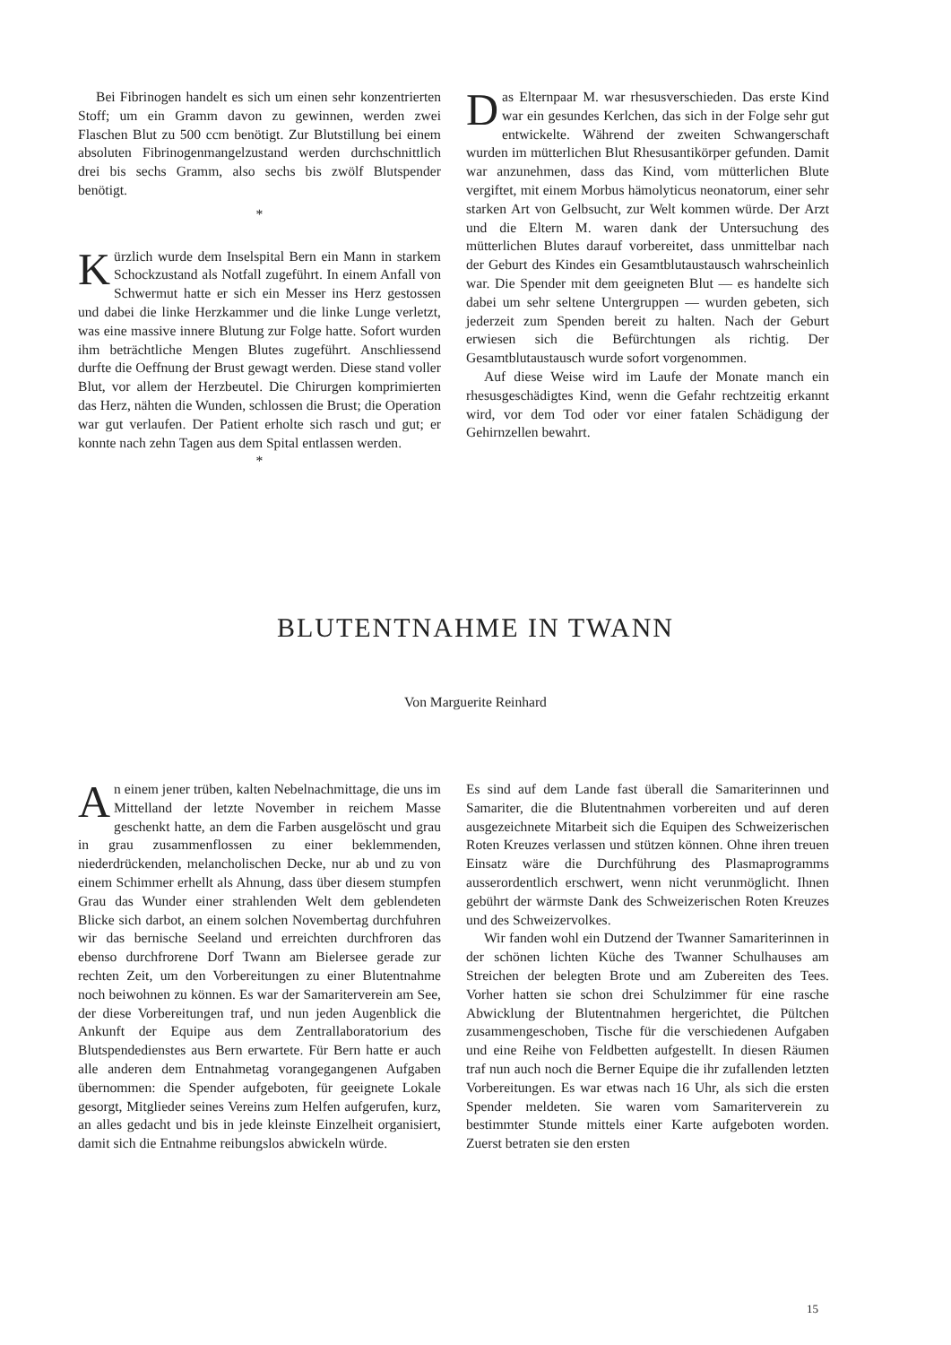Bei Fibrinogen handelt es sich um einen sehr konzentrierten Stoff; um ein Gramm davon zu gewinnen, werden zwei Flaschen Blut zu 500 ccm benötigt. Zur Blutstillung bei einem absoluten Fibrinogenmangelzustand werden durchschnittlich drei bis sechs Gramm, also sechs bis zwölf Blutspender benötigt.
*
Kürzlich wurde dem Inselspital Bern ein Mann in starkem Schockzustand als Notfall zugeführt. In einem Anfall von Schwermut hatte er sich ein Messer ins Herz gestossen und dabei die linke Herzkammer und die linke Lunge verletzt, was eine massive innere Blutung zur Folge hatte. Sofort wurden ihm beträchtliche Mengen Blutes zugeführt. Anschliessend durfte die Oeffnung der Brust gewagt werden. Diese stand voller Blut, vor allem der Herzbeutel. Die Chirurgen komprimierten das Herz, nähten die Wunden, schlossen die Brust; die Operation war gut verlaufen. Der Patient erholte sich rasch und gut; er konnte nach zehn Tagen aus dem Spital entlassen werden.
*
Das Elternpaar M. war rhesusverschieden. Das erste Kind war ein gesundes Kerlchen, das sich in der Folge sehr gut entwickelte. Während der zweiten Schwangerschaft wurden im mütterlichen Blut Rhesusantikörper gefunden. Damit war anzunehmen, dass das Kind, vom mütterlichen Blute vergiftet, mit einem Morbus hämolyticus neonatorum, einer sehr starken Art von Gelbsucht, zur Welt kommen würde. Der Arzt und die Eltern M. waren dank der Untersuchung des mütterlichen Blutes darauf vorbereitet, dass unmittelbar nach der Geburt des Kindes ein Gesamtblutaustausch wahrscheinlich war. Die Spender mit dem geeigneten Blut — es handelte sich dabei um sehr seltene Untergruppen — wurden gebeten, sich jederzeit zum Spenden bereit zu halten. Nach der Geburt erwiesen sich die Befürchtungen als richtig. Der Gesamtblutaustausch wurde sofort vorgenommen.
Auf diese Weise wird im Laufe der Monate manch ein rhesusgeschädigtes Kind, wenn die Gefahr rechtzeitig erkannt wird, vor dem Tod oder vor einer fatalen Schädigung der Gehirnzellen bewahrt.
BLUTENTNAHME IN TWANN
Von Marguerite Reinhard
An einem jener trüben, kalten Nebelnachmittage, die uns im Mittelland der letzte November in reichem Masse geschenkt hatte, an dem die Farben ausgelöscht und grau in grau zusammenflossen zu einer beklemmenden, niederdrückenden, melancholischen Decke, nur ab und zu von einem Schimmer erhellt als Ahnung, dass über diesem stumpfen Grau das Wunder einer strahlenden Welt dem geblendeten Blicke sich darbot, an einem solchen Novembertag durchfuhren wir das bernische Seeland und erreichten durchfroren das ebenso durchfrorene Dorf Twann am Bielersee gerade zur rechten Zeit, um den Vorbereitungen zu einer Blutentnahme noch beiwohnen zu können. Es war der Samariterverein am See, der diese Vorbereitungen traf, und nun jeden Augenblick die Ankunft der Equipe aus dem Zentrallaboratorium des Blutspendedienstes aus Bern erwartete. Für Bern hatte er auch alle anderen dem Entnahmetag vorangegangenen Aufgaben übernommen: die Spender aufgeboten, für geeignete Lokale gesorgt, Mitglieder seines Vereins zum Helfen aufgerufen, kurz, an alles gedacht und bis in jede kleinste Einzelheit organisiert, damit sich die Entnahme reibungslos abwickeln würde.
Es sind auf dem Lande fast überall die Samariterinnen und Samariter, die die Blutentnahmen vorbereiten und auf deren ausgezeichnete Mitarbeit sich die Equipen des Schweizerischen Roten Kreuzes verlassen und stützen können. Ohne ihren treuen Einsatz wäre die Durchführung des Plasmaprogramms ausserordentlich erschwert, wenn nicht verunmöglicht. Ihnen gebührt der wärmste Dank des Schweizerischen Roten Kreuzes und des Schweizervolkes.
Wir fanden wohl ein Dutzend der Twanner Samariterinnen in der schönen lichten Küche des Twanner Schulhauses am Streichen der belegten Brote und am Zubereiten des Tees. Vorher hatten sie schon drei Schulzimmer für eine rasche Abwicklung der Blutentnahmen hergerichtet, die Pültchen zusammengeschoben, Tische für die verschiedenen Aufgaben und eine Reihe von Feldbetten aufgestellt. In diesen Räumen traf nun auch noch die Berner Equipe die ihr zufallenden letzten Vorbereitungen. Es war etwas nach 16 Uhr, als sich die ersten Spender meldeten. Sie waren vom Samariterverein zu bestimmter Stunde mittels einer Karte aufgeboten worden. Zuerst betraten sie den ersten
15